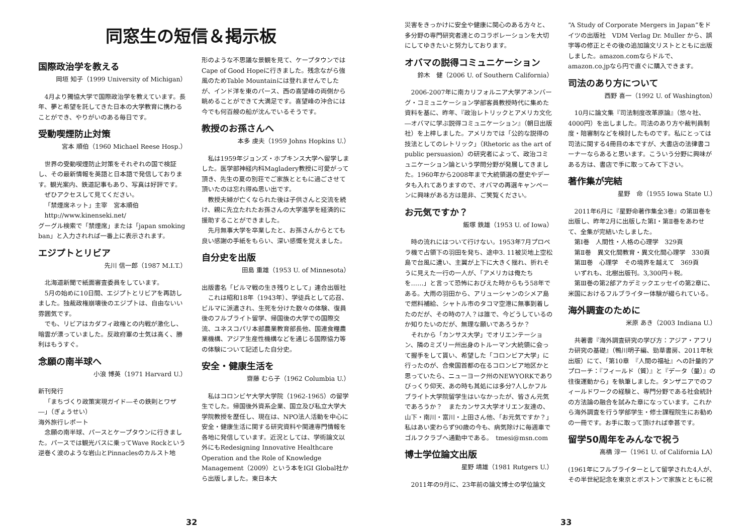同窓生の短信＆掲示板
国際政治学を教える
岡垣 知子（1999 University of Michigan）
4月より獨協大学で国際政治学を教えています。長年、夢と希望を託してきた日本の大学教育に携わることができ、やりがいのある毎日です。
受動喫煙防止対策
宮本 順伯（1960 Michael Reese Hosp.）
世界の受動喫煙防止対策をそれぞれの国で検証し、その最新情報を英語と日本語で発信しております。観光案内、鉄道記事もあり、写真は好評です。
ぜひアクセスして見てください。
「禁煙席ネット」主宰　宮本順伯
http://www.kinenseki.net/
グーグル検索で「禁煙席」または「japan smoking ban」と入力されれば一番上に表示されます。
エジプトとリビア
先川 信一郎（1987 M.I.T.）
北海道新聞で紙面審査委員をしています。
5月の始めに10日間、エジプトとリビアを再訪しました。独裁政権崩壊後のエジプトは、自由ないい雰囲気です。
でも、リビアはカダフィ政権との内戦が激化し、暗雲が漂っていました。反政府軍の士気は高く、勝利はもうすぐ。
念願の南半球へ
小浪 博英（1971 Harvard U.）
新刊発行
「まちづくり政策実現ガイド―その鉄則とワザ―」（ぎょうせい）
海外旅行レポート
念願の南半球、パースとケープタウンに行きました。パースでは観光バスに乗ってWave Rockという逆巻く波のような岩山とPinnaclesのカルスト地
形のような不思議な景観を見て、ケープタウンではCape of Good Hopeに行きました。残念ながら強風のためTable Mountainには登れませんでしたが、インド洋を東のパース、西の喜望峰の両側から眺めることができて大満足です。喜望峰の沖合には今でも何百艘の船が沈んでいるそうです。
教授のお孫さんへ
本多 虔夫（1959 Johns Hopkins U.）
私は1959年ジョンズ・ホプキンス大学へ留学しました。医学部神経内科Magladery教授に可愛がって頂き、先生の夏の別荘でご家族とともに過ごさせて頂いたのは忘れ得ぬ思い出です。
教授夫婦が亡くなられた後は子供さんと交流を続け、親に先立たれたお孫さんの大学進学を経済的に援助することができました。
先月無事大学を卒業したと、お孫さんからとても良い感謝の手紙をもらい、深い感慨を覚えました。
自分史を出版
田島 重雄（1953 U. of Minnesota）
出版書名「ビルマ戦の生き残りとして」連合出版社
これは昭和18年（1943年）、学徒兵として応召、ビルマに派遣され、生死を分けた数々の体験、復員後のフルブライト留学、帰国後の大学での国際交流、ユネスコパリ本部農業教育部長他、国連食糧農業機構、アジア生産性機構などを通じる国際協力等の体験について記述した自分史。
安全・健康生活を
齋藤 むら子（1962 Columbia U.）
私はコロンビヤ大学大学院（1962-1965）の留学生でした。帰国後外資系企業、国立及び私立大学大学院教授を歴任し、現在は、NPO法人活動を中心に安全・健康生活に関する研究資料や関連専門情報を各地に発信しています。近況としては、学術論文以外にもRedesigning Innovative Healthcare Operation and the Role of Knowledge Management（2009）という本をIGI Global社から出版しました。東日本大
32
災害をきっかけに安全や健康に関心のある方々と、多分野の専門研究者達とのコラボレーションを大切にしてゆきたいと努力しております。
オバマの説得コミュニケーション
鈴木　健（2006 U. of Southern California）
2006-2007年に南カリフォルニア大学アネンバーグ・コミュニケーション学部客員教授時代に集めた資料を基に、昨年、『政治レトリックとアメリカ文化―オバマに学ぶ説得コミュニケーション』（朝日出版社）を上梓しました。アメリカでは「公的な説得の技法としてのレトリック」（Rhetoric as the art of public persuasion）の研究者によって、政治コミュニケーション論という学問分野が発展してきました。1960年から2008年まで大統領選の歴史やデータも入れてありますので、オバマの再選キャンペーンに興味がある方は是非、ご笑覧ください。
お元気ですか？
飯塚 鉄雄（1953 U. of Iowa）
時の流れにはついて行けない。1953年7月プロペラ機で占領下の羽田を発ち、途中3. 11被災地上空松島で台風に遭い、主翼が上下に大きく揺れ、折れそうに見えた一行の一人が、「アメリカは俺たちを……」と言って恐怖におびえた時からもう58年である。大雨の羽田から、アリューシャンのシメア島で燃料補給、シャトル市のタコマ空港に無事到着したのだが、その時の7人？は誰で、今どうしているのか知りたいのだが、無理な願いであろうか？
それから「カンサス大学」でオリエンテーション、隣のミズリー州出身のトルーマン大統領に会って握手をして貰い、希望した「コロンビア大学」に行ったのが、合衆国首都の在るコロンビア地区かと思っていたら、ニューヨーク州のNEWYORKでありびっくり仰天、あの時も其処には多分7人しかフルブライト大学院留学生はいなかったが、皆さん元気であろうか？　またカンサス大学オリエン友達の、山下・南川・富川・上田さん他、「お元気ですか？」私はあい変わらず90歳の今も、病気除けに毎週車でゴルフクラブへ通勤中である。　tmesi@msn.com
博士学位論文出版
星野 靖雄（1981 Rutgers U.）
2011年の9月に、23年前の論文博士の学位論文
“A Study of Corporate Mergers in Japan”をドイツの出版社　VDM Verlag Dr. Muller から、誤字等の修正とその後の追加論文リストとともに出版しました。amazon.comならドルで、amazon.co.jpなら円で直ぐに購入できます。
司法のあり方について
西野 喜一（1992 U. of Washington）
10月に論文集『司法制度改革原論』（悠々社、4000円）を出しました。司法のあり方や裁判員制度・陪審制などを検討したものです。私にとっては司法に関する4冊目の本ですが、大書店の法律書コーナーならあると思います。こういう分野に興味がある方は、書店で手に取ってみて下さい。
著作集が完結
星野　命（1955 Iowa State U.）
2011年6月に『星野命著作集全3巻』の第Ⅲ巻を出版し、昨年2月に出版した第Ⅰ・第Ⅱ巻をあわせて、全集が完結いたしました。
第Ⅰ巻　人間性・人格の心理学　329頁
第Ⅱ巻　異文化間教育・異文化間心理学　330頁
第Ⅲ巻　心理学　その境界を越えて　369頁
いずれも、北樹出版刊。3,300円＋税。
第Ⅲ巻の第2部アカデミックエッセイの第2章に、米国におけるフルブライター体験が綴られている。
海外調査のために
米原 あき（2003 Indiana U.）
共著書『海外調査研究の学び方：アジア・アフリカ研究の基礎』（鴨川明子編、勁草書房、2011年秋出版）にて、「第10章　『人間の福祉』への計量的アプローチ：『フィールド（質）』と『データ（量）』の往復運動から」を執筆しました。タンザニアでのフィールドワークの経験と、専門分野である社会統計の方法論の融合を試みた章になっています。これから海外調査を行う学部学生・修士課程院生にお勧めの一冊です。お手に取って頂ければ幸甚です。
留学50周年をみんなで祝う
高橋 淳一（1961 U. of California LA）
(1961年にフルブライターとして留学された4人が、その半世紀記念を東京とボストンで家族とともに祝
33